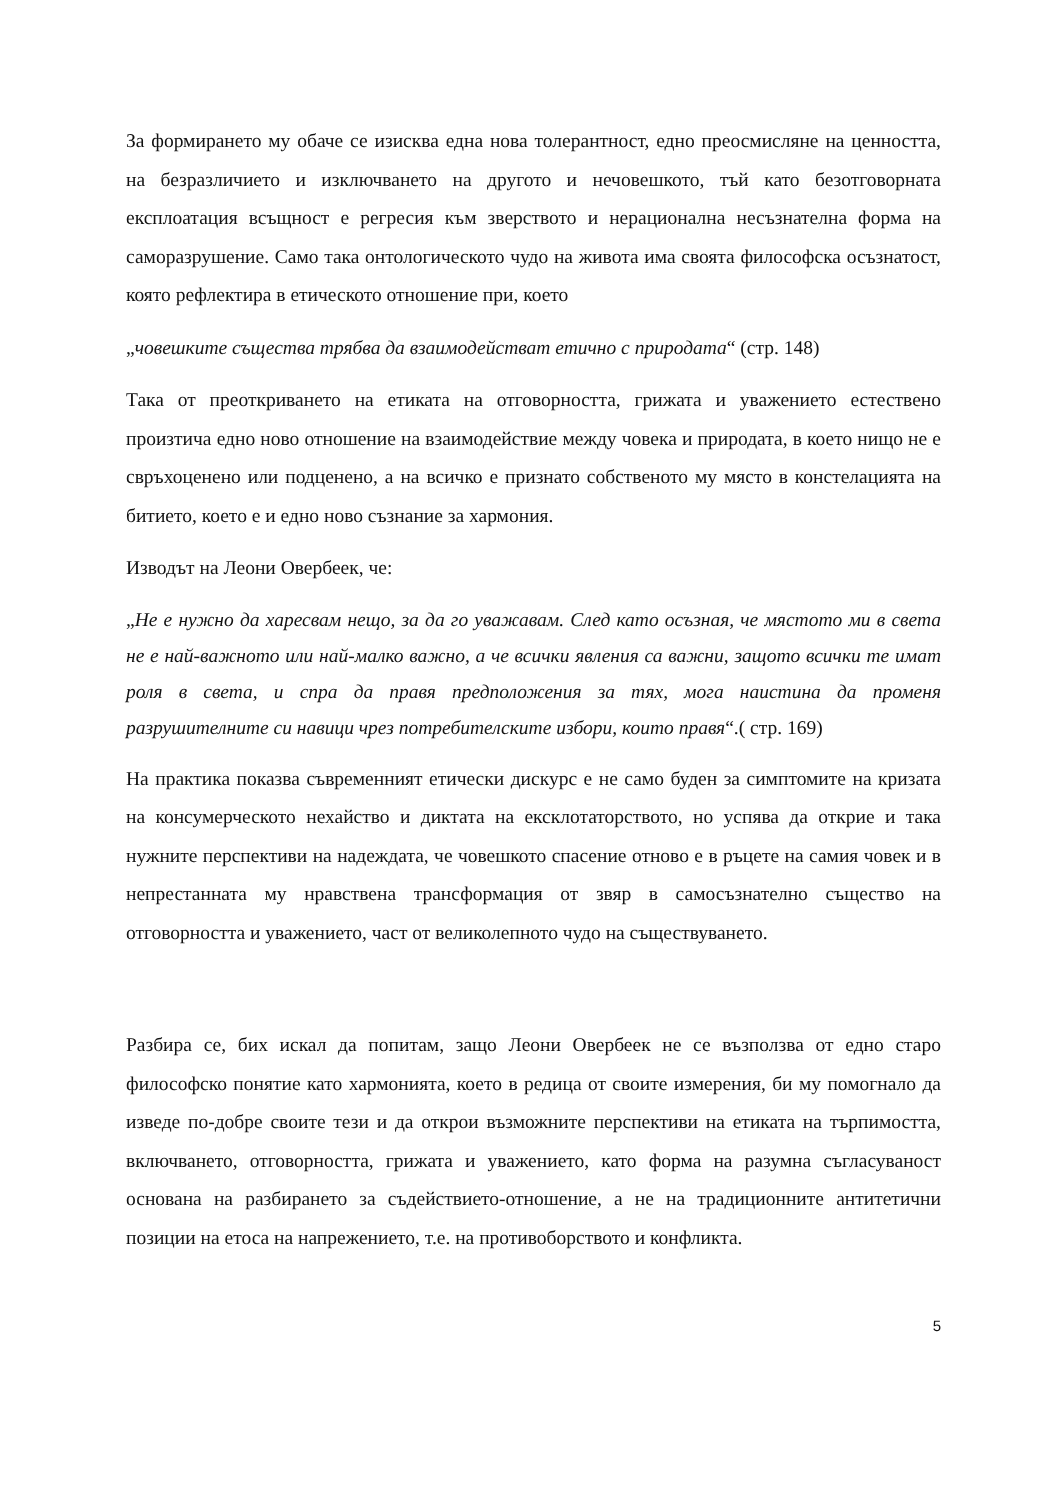За формирането му обаче се изисква една нова толерантност, едно преосмисляне на ценността, на безразличието и изключването на другото и нечовешкото, тъй като безотговорната експлоатация всъщност е регресия към зверството и нерационална несъзнателна форма на саморазрушение. Само така онтологическото чудо на живота има своята философска осъзнатост, която рефлектира в етическото отношение при, което
„човешките същества трябва да взаимодействат етично с природата“ (стр. 148)
Така от преоткриването на етиката на отговорността, грижата и уважението естествено произтича едно ново отношение на взаимодействие между човека и природата, в което нищо не е свръхоценено или подценено, а на всичко е признато собственото му място в констелацията на битието, което е и едно ново съзнание за хармония.
Изводът на Леони Овербеек, че:
„Не е нужно да харесвам нещо, за да го уважавам. След като осъзная, че мястото ми в света не е най-важното или най-малко важно, а че всички явления са важни, защото всички те имат роля в света, и спра да правя предположения за тях, мога наистина да променя разрушителните си навици чрез потребителските избори, които правя“.( стр. 169)
На практика показва съвременният етически дискурс е не само буден за симптомите на кризата на консумерческото нехайство и диктата на ексклотаторството, но успява да открие и така нужните перспективи на надеждата, че човешкото спасение отново е в ръцете на самия човек и в непрестанната му нравствена трансформация от звяр в самосъзнателно същество на отговорността и уважението, част от великолепното чудо на съществуването.
Разбира се, бих искал да попитам, защо Леони Овербеек не се възползва от едно старо философско понятие като хармонията, което в редица от своите измерения, би му помогнало да изведе по-добре своите тези и да открои възможните перспективи на етиката на търпимостта, включването, отговорността, грижата и уважението, като форма на разумна съгласуваност основана на разбирането за съдействието-отношение, а не на традиционните антитетични позиции на етоса на напрежението, т.е. на противоборството и конфликта.
5